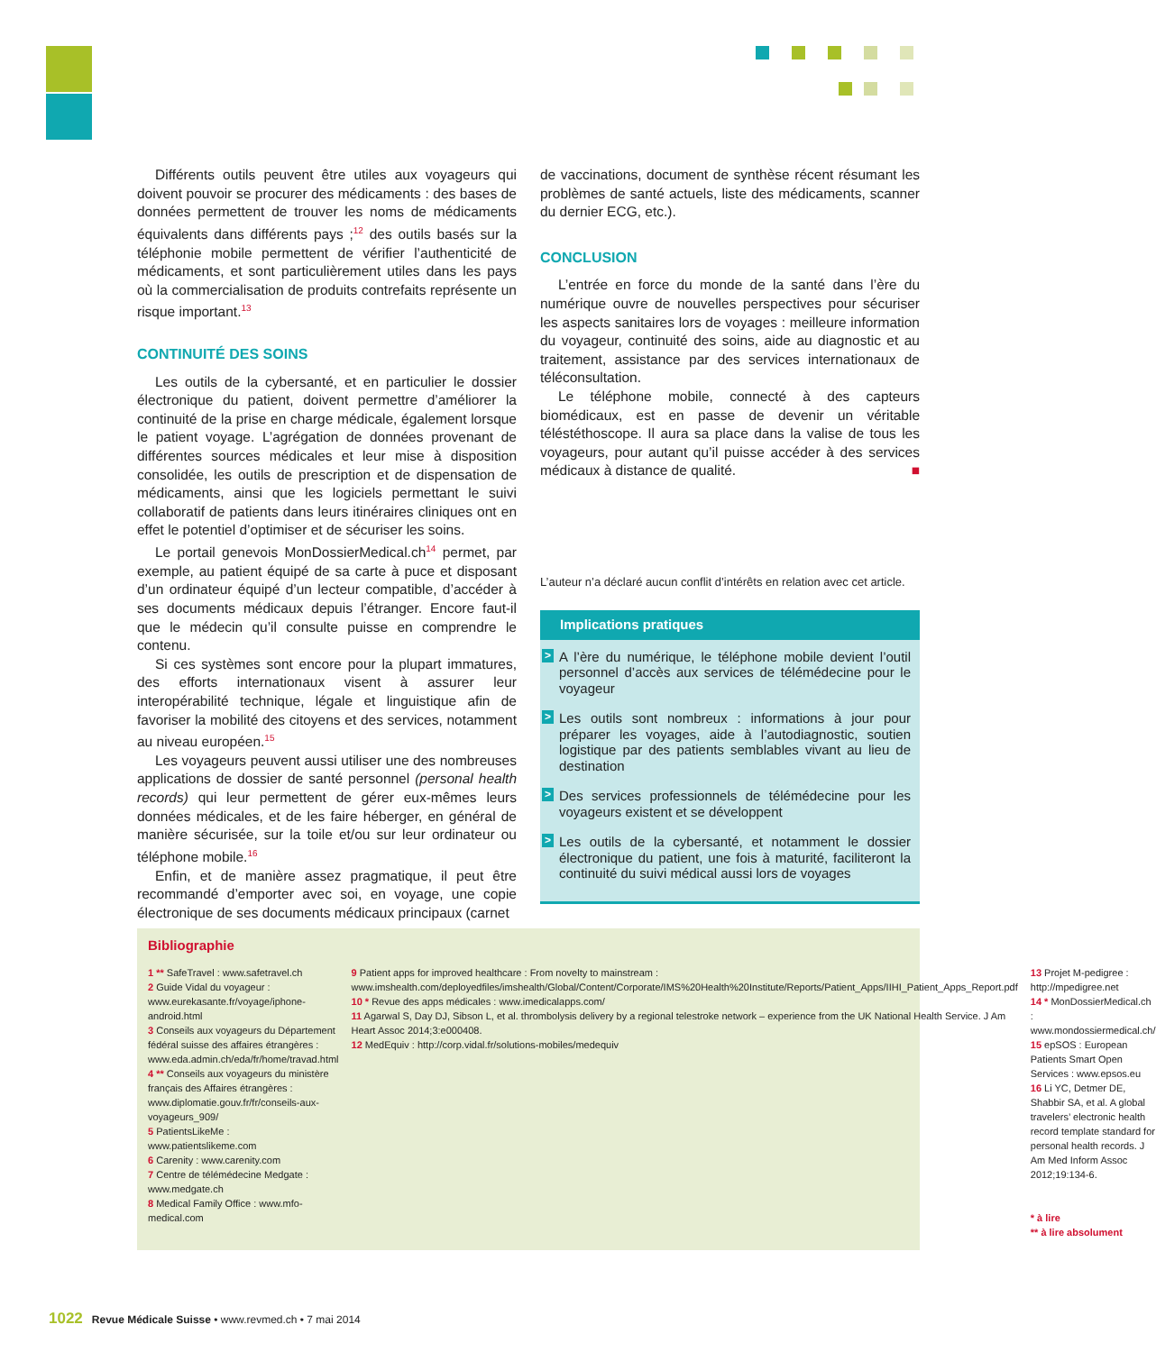Différents outils peuvent être utiles aux voyageurs qui doivent pouvoir se procurer des médicaments : des bases de données permettent de trouver les noms de médicaments équivalents dans différents pays ;<sup>12</sup> des outils basés sur la téléphonie mobile permettent de vérifier l’authenticité de médicaments, et sont particulièrement utiles dans les pays où la commercialisation de produits contrefaits représente un risque important.<sup>13</sup>
CONTINUITÉ DES SOINS
Les outils de la cybersanté, et en particulier le dossier électronique du patient, doivent permettre d’améliorer la continuité de la prise en charge médicale, également lorsque le patient voyage. L’agrégation de données provenant de différentes sources médicales et leur mise à disposition consolidée, les outils de prescription et de dispensation de médicaments, ainsi que les logiciels permettant le suivi collaboratif de patients dans leurs itinéraires cliniques ont en effet le potentiel d’optimiser et de sécuriser les soins.
Le portail genevois MonDossierMedical.ch<sup>14</sup> permet, par exemple, au patient équipé de sa carte à puce et disposant d’un ordinateur équipé d’un lecteur compatible, d’accéder à ses documents médicaux depuis l’étranger. Encore faut-il que le médecin qu’il consulte puisse en comprendre le contenu.
Si ces systèmes sont encore pour la plupart immatures, des efforts internationaux visent à assurer leur interopérabilité technique, légale et linguistique afin de favoriser la mobilité des citoyens et des services, notamment au niveau européen.<sup>15</sup>
Les voyageurs peuvent aussi utiliser une des nombreuses applications de dossier de santé personnel (personal health records) qui leur permettent de gérer eux-mêmes leurs données médicales, et de les faire héberger, en général de manière sécurisée, sur la toile et/ou sur leur ordinateur ou téléphone mobile.<sup>16</sup>
Enfin, et de manière assez pragmatique, il peut être recommandé d’emporter avec soi, en voyage, une copie électronique de ses documents médicaux principaux (carnet
de vaccinations, document de synthèse récent résumant les problèmes de santé actuels, liste des médicaments, scanner du dernier ECG, etc.).
CONCLUSION
L’entrée en force du monde de la santé dans l’ère du numérique ouvre de nouvelles perspectives pour sécuriser les aspects sanitaires lors de voyages : meilleure information du voyageur, continuité des soins, aide au diagnostic et au traitement, assistance par des services internationaux de téléconsultation.
Le téléphone mobile, connecté à des capteurs biomédicaux, est en passe de devenir un véritable téléstéthoscope. Il aura sa place dans la valise de tous les voyageurs, pour autant qu’il puisse accéder à des services médicaux à distance de qualité. ■
L’auteur n’a déclaré aucun conflit d’intérêts en relation avec cet article.
Implications pratiques
> A l’ère du numérique, le téléphone mobile devient l’outil personnel d’accès aux services de télémédecine pour le voyageur
> Les outils sont nombreux : informations à jour pour préparer les voyages, aide à l’autodiagnostic, soutien logistique par des patients semblables vivant au lieu de destination
> Des services professionnels de télémédecine pour les voyageurs existent et se développent
> Les outils de la cybersanté, et notamment le dossier électronique du patient, une fois à maturité, faciliteront la continuité du suivi médical aussi lors de voyages
Bibliographie
1 ** SafeTravel : www.safetravel.ch
2 Guide Vidal du voyageur : www.eurekasante.fr/voyage/iphone-android.html
3 Conseils aux voyageurs du Département fédéral suisse des affaires étrangères : www.eda.admin.ch/eda/fr/home/travad.html
4 ** Conseils aux voyageurs du ministère français des Affaires étrangères : www.diplomatie.gouv.fr/fr/conseils-aux-voyageurs_909/
5 PatientsLikeMe : www.patientslikeme.com
6 Carenity : www.carenity.com
7 Centre de télémédecine Medgate : www.medgate.ch
8 Medical Family Office : www.mfo-medical.com
9 Patient apps for improved healthcare : From novelty to mainstream : www.imshealth.com/deployedfiles/imshealth/Global/Content/Corporate/IMS%20Health%20Institute/Reports/Patient_Apps/IIHI_Patient_Apps_Report.pdf
10 * Revue des apps médicales : www.imedicalapps.com/
11 Agarwal S, Day DJ, Sibson L, et al. thrombolysis delivery by a regional telestroke network – experience from the UK National Health Service. J Am Heart Assoc 2014;3:e000408.
12 MedEquiv : http://corp.vidal.fr/solutions-mobiles/medequiv
13 Projet M-pedigree : http://mpedigree.net
14 * MonDossierMedical.ch : www.mondossiermedical.ch/
15 epSOS : European Patients Smart Open Services : www.epsos.eu
16 Li YC, Detmer DE, Shabbir SA, et al. A global travelers’ electronic health record template standard for personal health records. J Am Med Inform Assoc 2012;19:134-6.
* à lire
** à lire absolument
1022 Revue Médicale Suisse • www.revmed.ch • 7 mai 2014